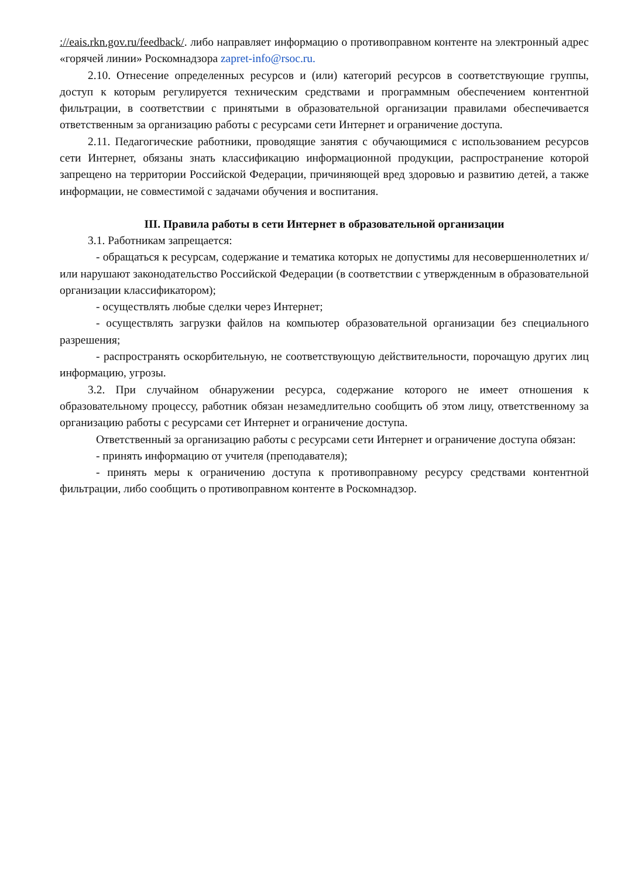://eais.rkn.gov.ru/feedback/. либо направляет информацию о противоправном контенте на электронный адрес «горячей линии» Роскомнадзора zapret-info@rsoc.ru.
2.10. Отнесение определенных ресурсов и (или) категорий ресурсов в соответствующие группы, доступ к которым регулируется техническим средствами и программным обеспечением контентной фильтрации, в соответствии с принятыми в образовательной организации правилами обеспечивается ответственным за организацию работы с ресурсами сети Интернет и ограничение доступа.
2.11. Педагогические работники, проводящие занятия с обучающимися с использованием ресурсов сети Интернет, обязаны знать классификацию информационной продукции, распространение которой запрещено на территории Российской Федерации, причиняющей вред здоровью и развитию детей, а также информации, не совместимой с задачами обучения и воспитания.
III. Правила работы в сети Интернет в образовательной организации
3.1. Работникам запрещается:
- обращаться к ресурсам, содержание и тематика которых не допустимы для несовершеннолетних и/или нарушают законодательство Российской Федерации (в соответствии с утвержденным в образовательной организации классификатором);
- осуществлять любые сделки через Интернет;
- осуществлять загрузки файлов на компьютер образовательной организации без специального разрешения;
- распространять оскорбительную, не соответствующую действительности, порочащую других лиц информацию, угрозы.
3.2. При случайном обнаружении ресурса, содержание которого не имеет отношения к образовательному процессу, работник обязан незамедлительно сообщить об этом лицу, ответственному за организацию работы с ресурсами сет Интернет и ограничение доступа.
Ответственный за организацию работы с ресурсами сети Интернет и ограничение доступа обязан:
- принять информацию от учителя (преподавателя);
- принять меры к ограничению доступа к противоправному ресурсу средствами контентной фильтрации, либо сообщить о противоправном контенте в Роскомнадзор.